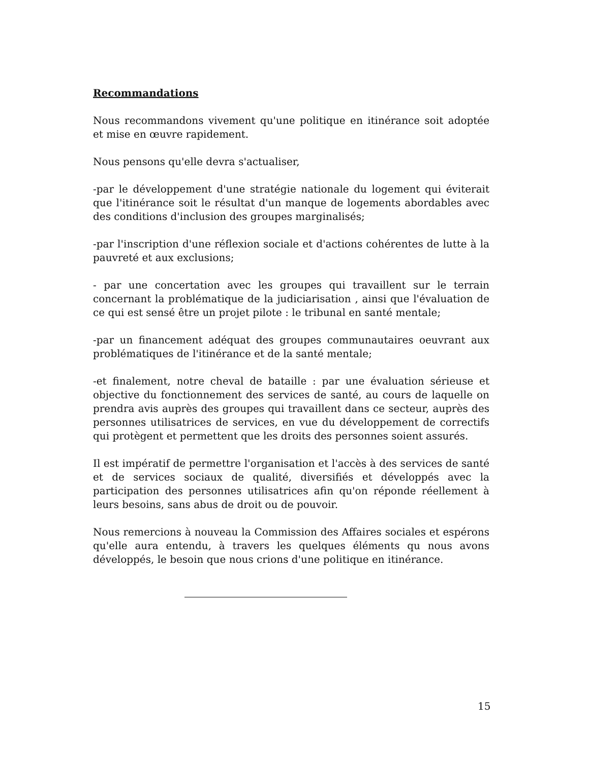Recommandations
Nous recommandons vivement qu'une politique en itinérance soit adoptée et mise en œuvre rapidement.
Nous pensons qu'elle devra s'actualiser,
-par le développement d'une stratégie nationale du logement qui éviterait que l'itinérance soit le résultat d'un manque de logements abordables avec des conditions d'inclusion des groupes marginalisés;
-par l'inscription d'une réflexion sociale et d'actions cohérentes de lutte à la pauvreté et aux exclusions;
- par une concertation avec les groupes qui travaillent sur le terrain concernant la problématique de la judiciarisation , ainsi que l'évaluation de ce qui est sensé être un projet pilote : le tribunal en santé mentale;
-par un financement adéquat des groupes communautaires oeuvrant aux problématiques de l'itinérance et de la santé mentale;
-et finalement, notre cheval de bataille : par une évaluation sérieuse et objective du fonctionnement des services de santé, au cours de laquelle on prendra avis auprès des groupes qui travaillent dans ce secteur, auprès des personnes utilisatrices de services, en vue du développement de correctifs qui protègent et permettent que les droits des personnes soient assurés.
Il est impératif de permettre l'organisation et l'accès à des services de santé et de services sociaux de qualité, diversifiés et développés avec la participation des personnes utilisatrices afin qu'on réponde réellement à leurs besoins, sans abus de droit ou de pouvoir.
Nous remercions à nouveau la Commission des Affaires sociales et espérons qu'elle aura entendu, à travers les quelques éléments qu nous avons développés, le besoin que nous crions d'une politique en itinérance.
15